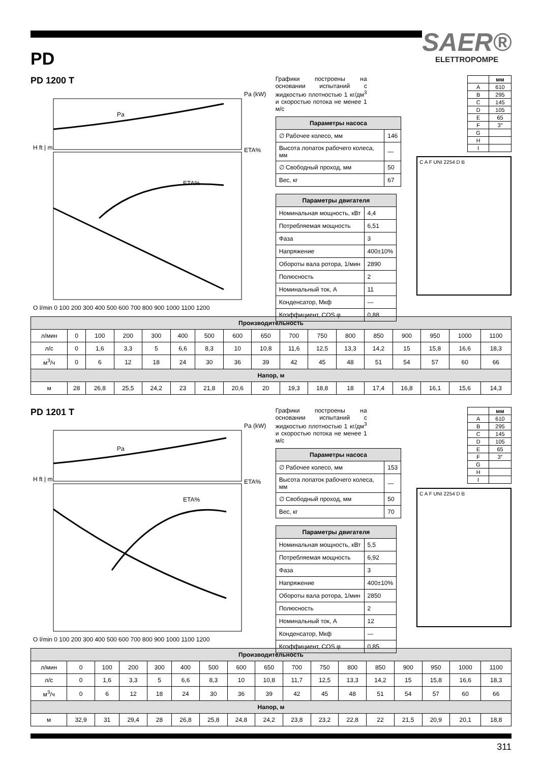SAER®
ELETTROPOMPE
PD
PD 1200 T
Pa (kW)
ETA%
ETA%
Pa
H ft | m
Q l/min 0 100 200 300 400 500 600 700 800 900 1000 1100 1200
Графики построены на основании испытаний с жидкостью плотностью 1 кг/дм<sup>3</sup> и скоростью потока не менее 1 м/с
| Параметры насоса | |
| --- | --- |
| ∅ Рабочее колесо, мм | 146 |
| Высота лопаток рабочего колеса, мм | — |
| ∅ Свободный проход, мм | 50 |
| Вес, кг | 67 |
| Параметры двигателя | |
| --- | --- |
| Номинальная мощность, кВт | 4,4 |
| Потребляемая мощность | 6,51 |
| Фаза | 3 |
| Напряжение | 400±10% |
| Обороты вала ротора, 1/мин | 2890 |
| Полюсность | 2 |
| Номинальный ток, А | 11 |
| Конденсатор, Мкф | — |
| Коэффициент, COS φ | 0,88 |
| | мм |
| --- | --- |
| A | 610 |
| B | 295 |
| C | 145 |
| D | 105 |
| E | 65 |
| F | 3″ |
| G | |
| H | |
| I | |
C A F UNI 2254 D B
| Производительность | | | | | | | | | | | | | | | | |
| --- | --- | --- | --- | --- | --- | --- | --- | --- | --- | --- | --- | --- | --- | --- | --- | --- |
| л/мин | 0 | 100 | 200 | 300 | 400 | 500 | 600 | 650 | 700 | 750 | 800 | 850 | 900 | 950 | 1000 | 1100 |
| л/с | 0 | 1,6 | 3,3 | 5 | 6,6 | 8,3 | 10 | 10,8 | 11,6 | 12,5 | 13,3 | 14,2 | 15 | 15,8 | 16,6 | 18,3 |
| м<sup>3</sup>/ч | 0 | 6 | 12 | 18 | 24 | 30 | 36 | 39 | 42 | 45 | 48 | 51 | 54 | 57 | 60 | 66 |
| Напор, м | | | | | | | | | | | | | | | | |
| м | 28 | 26,8 | 25,5 | 24,2 | 23 | 21,8 | 20,6 | 20 | 19,3 | 18,8 | 18 | 17,4 | 16,8 | 16,1 | 15,6 | 14,3 |
PD 1201 T
Pa (kW)
ETA%
ETA%
Pa
H ft | m
Q l/min 0 100 200 300 400 500 600 700 800 900 1000 1100 1200
Графики построены на основании испытаний с жидкостью плотностью 1 кг/дм<sup>3</sup> и скоростью потока не менее 1 м/с
| Параметры насоса | |
| --- | --- |
| ∅ Рабочее колесо, мм | 153 |
| Высота лопаток рабочего колеса, мм | — |
| ∅ Свободный проход, мм | 50 |
| Вес, кг | 70 |
| Параметры двигателя | |
| --- | --- |
| Номинальная мощность, кВт | 5,5 |
| Потребляемая мощность | 6,92 |
| Фаза | 3 |
| Напряжение | 400±10% |
| Обороты вала ротора, 1/мин | 2850 |
| Полюсность | 2 |
| Номинальный ток, А | 12 |
| Конденсатор, Мкф | — |
| Коэффициент, COS φ | 0,85 |
| | мм |
| --- | --- |
| A | 610 |
| B | 295 |
| C | 145 |
| D | 105 |
| E | 65 |
| F | 3″ |
| G | |
| H | |
| I | |
C A F UNI 2254 D B
| Производительность | | | | | | | | | | | | | | | | |
| --- | --- | --- | --- | --- | --- | --- | --- | --- | --- | --- | --- | --- | --- | --- | --- | --- |
| л/мин | 0 | 100 | 200 | 300 | 400 | 500 | 600 | 650 | 700 | 750 | 800 | 850 | 900 | 950 | 1000 | 1100 |
| л/с | 0 | 1,6 | 3,3 | 5 | 6,6 | 8,3 | 10 | 10,8 | 11,7 | 12,5 | 13,3 | 14,2 | 15 | 15,8 | 16,6 | 18,3 |
| м<sup>3</sup>/ч | 0 | 6 | 12 | 18 | 24 | 30 | 36 | 39 | 42 | 45 | 48 | 51 | 54 | 57 | 60 | 66 |
| Напор, м | | | | | | | | | | | | | | | | |
| м | 32,9 | 31 | 29,4 | 28 | 26,8 | 25,8 | 24,8 | 24,2 | 23,8 | 23,2 | 22,8 | 22 | 21,5 | 20,9 | 20,1 | 18,8 |
311